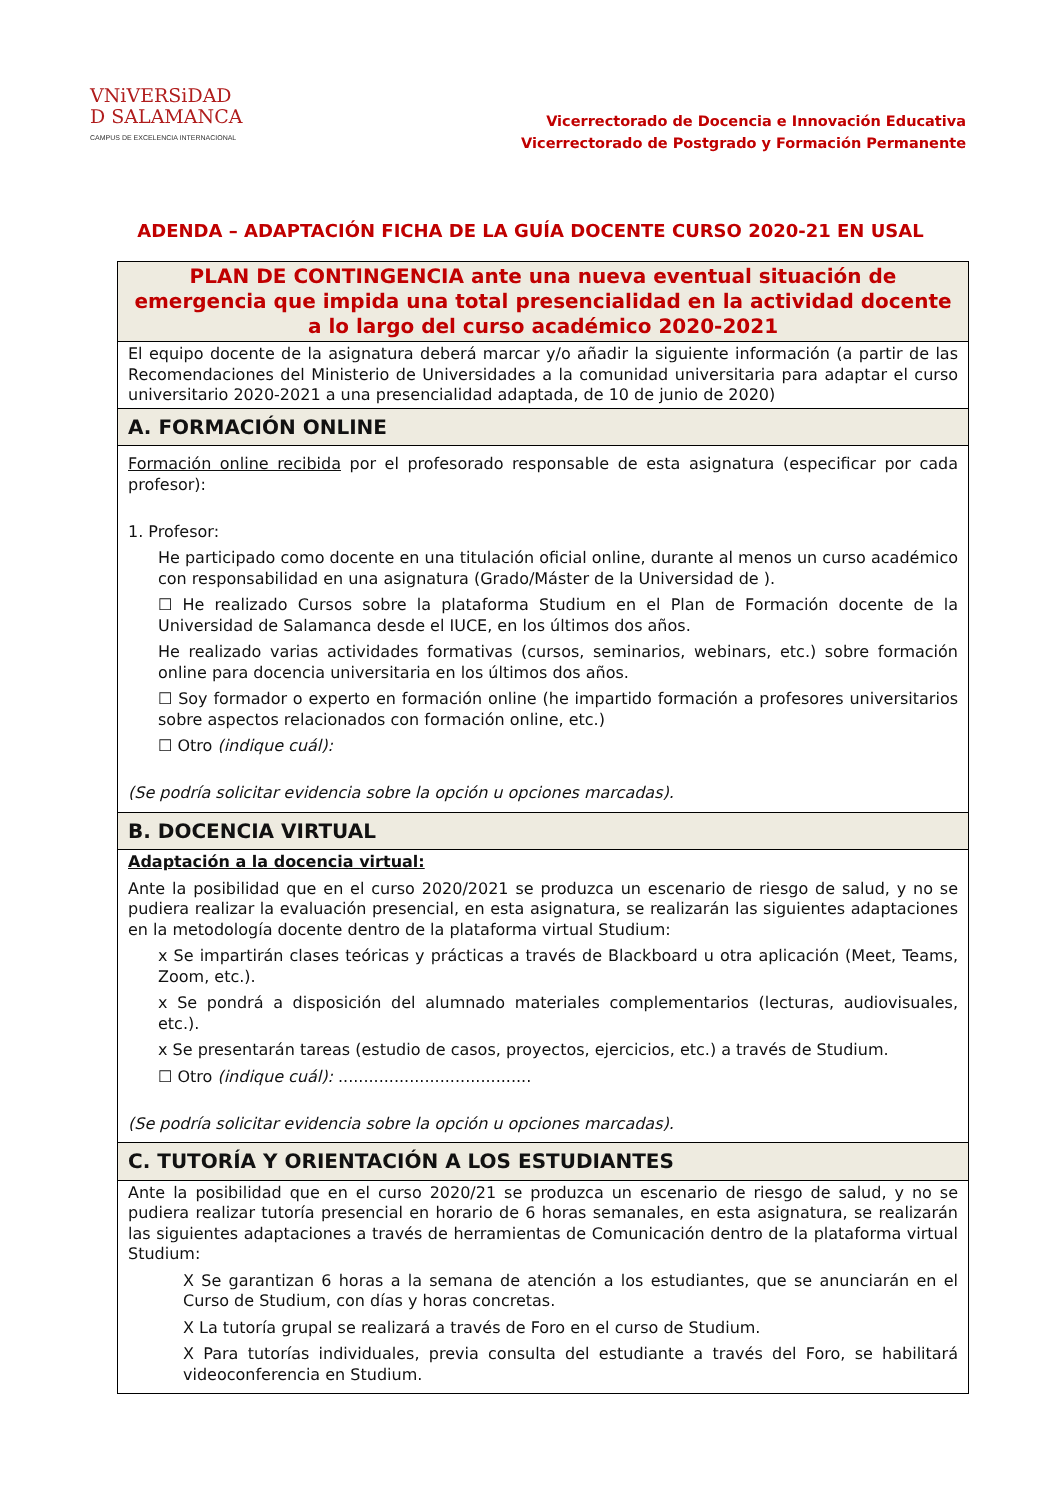VNiVERSiDAD
D SALAMANCA
CAMPUS DE EXCELENCIA INTERNACIONAL
Vicerrectorado de Docencia e Innovación Educativa
Vicerrectorado de Postgrado y Formación Permanente
ADENDA – ADAPTACIÓN FICHA DE LA GUÍA DOCENTE CURSO 2020-21 EN USAL
| PLAN DE CONTINGENCIA ante una nueva eventual situación de emergencia que impida una total presencialidad en la actividad docente a lo largo del curso académico 2020-2021 |
| El equipo docente de la asignatura deberá marcar y/o añadir la siguiente información (a partir de las Recomendaciones del Ministerio de Universidades a la comunidad universitaria para adaptar el curso universitario 2020-2021 a una presencialidad adaptada, de 10 de junio de 2020) |
| A. FORMACIÓN ONLINE |
| Formación online recibida por el profesorado responsable de esta asignatura (especificar por cada profesor): 1. Profesor: He participado como docente en una titulación oficial online, durante al menos un curso académico con responsabilidad en una asignatura (Grado/Máster de la Universidad de ). ☐ He realizado Cursos sobre la plataforma Studium en el Plan de Formación docente de la Universidad de Salamanca desde el IUCE, en los últimos dos años. He realizado varias actividades formativas (cursos, seminarios, webinars, etc.) sobre formación online para docencia universitaria en los últimos dos años. ☐ Soy formador o experto en formación online (he impartido formación a profesores universitarios sobre aspectos relacionados con formación online, etc.) ☐ Otro (indique cuál): (Se podría solicitar evidencia sobre la opción u opciones marcadas). |
| B. DOCENCIA VIRTUAL |
| Adaptación a la docencia virtual: Ante la posibilidad que en el curso 2020/2021 se produzca un escenario de riesgo de salud, y no se pudiera realizar la evaluación presencial, en esta asignatura, se realizarán las siguientes adaptaciones en la metodología docente dentro de la plataforma virtual Studium: x Se impartirán clases teóricas y prácticas a través de Blackboard u otra aplicación (Meet, Teams, Zoom, etc.). x Se pondrá a disposición del alumnado materiales complementarios (lecturas, audiovisuales, etc.). x Se presentarán tareas (estudio de casos, proyectos, ejercicios, etc.) a través de Studium. ☐ Otro (indique cuál): ...................................... (Se podría solicitar evidencia sobre la opción u opciones marcadas). |
| C. TUTORÍA Y ORIENTACIÓN A LOS ESTUDIANTES |
| Ante la posibilidad que en el curso 2020/21 se produzca un escenario de riesgo de salud, y no se pudiera realizar tutoría presencial en horario de 6 horas semanales, en esta asignatura, se realizarán las siguientes adaptaciones a través de herramientas de Comunicación dentro de la plataforma virtual Studium: X Se garantizan 6 horas a la semana de atención a los estudiantes, que se anunciarán en el Curso de Studium, con días y horas concretas. X La tutoría grupal se realizará a través de Foro en el curso de Studium. X Para tutorías individuales, previa consulta del estudiante a través del Foro, se habilitará videoconferencia en Studium. |